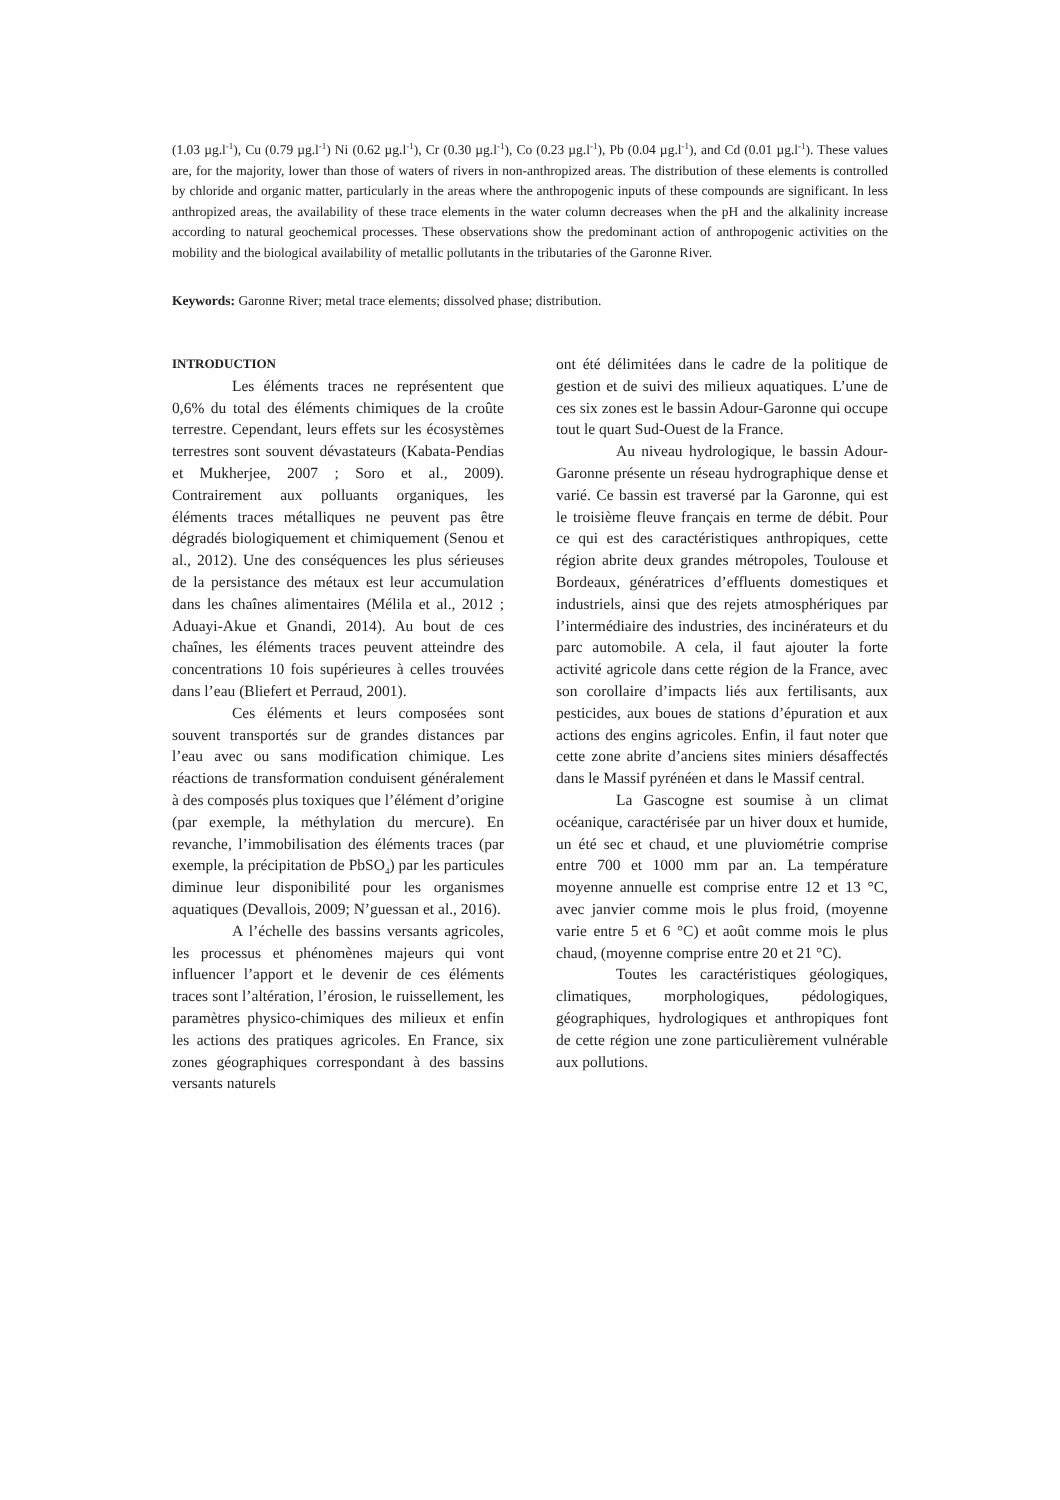(1.03 µg.l<sup>-1</sup>), Cu (0.79 µg.l<sup>-1</sup>) Ni (0.62 µg.l<sup>-1</sup>), Cr (0.30 µg.l<sup>-1</sup>), Co (0.23 µg.l<sup>-1</sup>), Pb (0.04 µg.l<sup>-1</sup>), and Cd (0.01 µg.l<sup>-1</sup>). These values are, for the majority, lower than those of waters of rivers in non-anthropized areas. The distribution of these elements is controlled by chloride and organic matter, particularly in the areas where the anthropogenic inputs of these compounds are significant. In less anthropized areas, the availability of these trace elements in the water column decreases when the pH and the alkalinity increase according to natural geochemical processes. These observations show the predominant action of anthropogenic activities on the mobility and the biological availability of metallic pollutants in the tributaries of the Garonne River.
Keywords: Garonne River; metal trace elements; dissolved phase; distribution.
INTRODUCTION
Les éléments traces ne représentent que 0,6% du total des éléments chimiques de la croûte terrestre. Cependant, leurs effets sur les écosystèmes terrestres sont souvent dévastateurs (Kabata-Pendias et Mukherjee, 2007 ; Soro et al., 2009). Contrairement aux polluants organiques, les éléments traces métalliques ne peuvent pas être dégradés biologiquement et chimiquement (Senou et al., 2012). Une des conséquences les plus sérieuses de la persistance des métaux est leur accumulation dans les chaînes alimentaires (Mélila et al., 2012 ; Aduayi-Akue et Gnandi, 2014). Au bout de ces chaînes, les éléments traces peuvent atteindre des concentrations 10 fois supérieures à celles trouvées dans l’eau (Bliefert et Perraud, 2001).
Ces éléments et leurs composées sont souvent transportés sur de grandes distances par l’eau avec ou sans modification chimique. Les réactions de transformation conduisent généralement à des composés plus toxiques que l’élément d’origine (par exemple, la méthylation du mercure). En revanche, l’immobilisation des éléments traces (par exemple, la précipitation de PbSO<sub>4</sub>) par les particules diminue leur disponibilité pour les organismes aquatiques (Devallois, 2009; N’guessan et al., 2016).
A l’échelle des bassins versants agricoles, les processus et phénomènes majeurs qui vont influencer l’apport et le devenir de ces éléments traces sont l’altération, l’érosion, le ruissellement, les paramètres physico-chimiques des milieux et enfin les actions des pratiques agricoles. En France, six zones géographiques correspondant à des bassins versants naturels
ont été délimitées dans le cadre de la politique de gestion et de suivi des milieux aquatiques. L’une de ces six zones est le bassin Adour-Garonne qui occupe tout le quart Sud-Ouest de la France.
Au niveau hydrologique, le bassin Adour-Garonne présente un réseau hydrographique dense et varié. Ce bassin est traversé par la Garonne, qui est le troisième fleuve français en terme de débit. Pour ce qui est des caractéristiques anthropiques, cette région abrite deux grandes métropoles, Toulouse et Bordeaux, génératrices d’effluents domestiques et industriels, ainsi que des rejets atmosphériques par l’intermédiaire des industries, des incinérateurs et du parc automobile. A cela, il faut ajouter la forte activité agricole dans cette région de la France, avec son corollaire d’impacts liés aux fertilisants, aux pesticides, aux boues de stations d’épuration et aux actions des engins agricoles. Enfin, il faut noter que cette zone abrite d’anciens sites miniers désaffectés dans le Massif pyrénéen et dans le Massif central.
La Gascogne est soumise à un climat océanique, caractérisée par un hiver doux et humide, un été sec et chaud, et une pluviométrie comprise entre 700 et 1000 mm par an. La température moyenne annuelle est comprise entre 12 et 13 °C, avec janvier comme mois le plus froid, (moyenne varie entre 5 et 6 °C) et août comme mois le plus chaud, (moyenne comprise entre 20 et 21 °C).
Toutes les caractéristiques géologiques, climatiques, morphologiques, pédologiques, géographiques, hydrologiques et anthropiques font de cette région une zone particulièrement vulnérable aux pollutions.